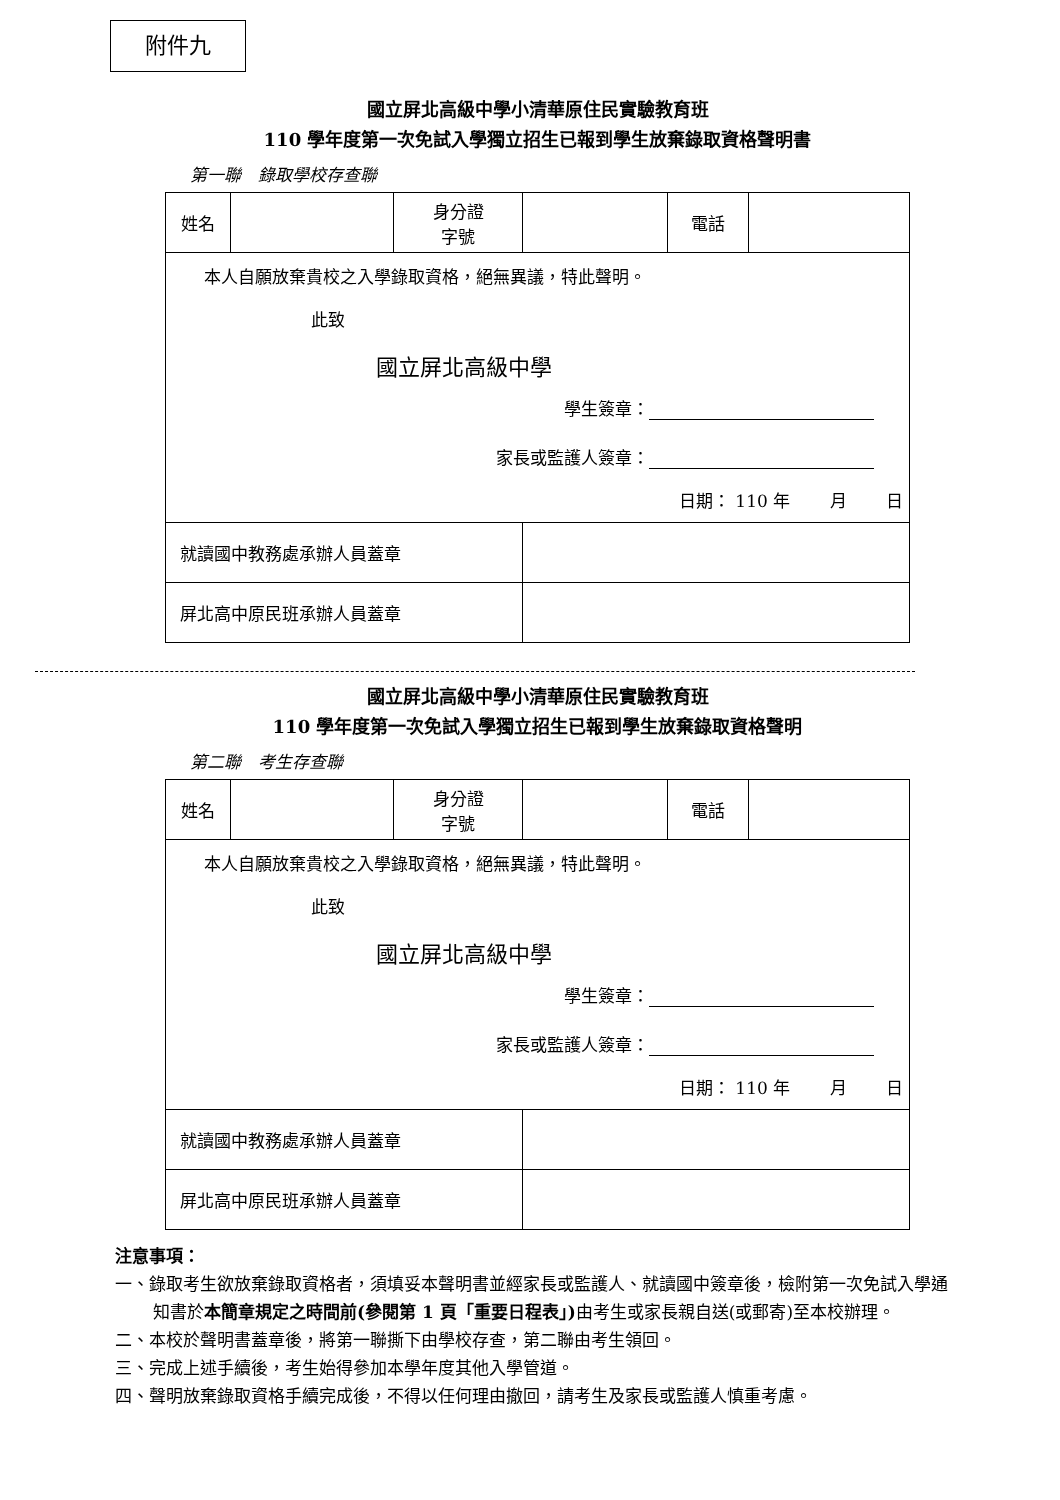附件九
國立屏北高級中學小清華原住民實驗教育班
110 學年度第一次免試入學獨立招生已報到學生放棄錄取資格聲明書
第一聯　錄取學校存查聯
| 姓名 | | 身分證 字號 | | 電話 | |
| 本人自願放棄貴校之入學錄取資格，絕無異議，特此聲明。 此致 國立屏北高級中學 學生簽章： 家長或監護人簽章： 日期： 110 年 月 日 | | | | | |
| 就讀國中教務處承辦人員蓋章 | | | | | |
| 屏北高中原民班承辦人員蓋章 | | | | | |
國立屏北高級中學小清華原住民實驗教育班
110 學年度第一次免試入學獨立招生已報到學生放棄錄取資格聲明
第二聯　考生存查聯
| 姓名 | | 身分證 字號 | | 電話 | |
| 本人自願放棄貴校之入學錄取資格，絕無異議，特此聲明。 此致 國立屏北高級中學 學生簽章： 家長或監護人簽章： 日期： 110 年 月 日 | | | | | |
| 就讀國中教務處承辦人員蓋章 | | | | | |
| 屏北高中原民班承辦人員蓋章 | | | | | |
注意事項：
一、錄取考生欲放棄錄取資格者，須填妥本聲明書並經家長或監護人、就讀國中簽章後，檢附第一次免試入學通知書於本簡章規定之時間前(參閱第 1 頁「重要日程表」) 由考生或家長親自送(或郵寄)至本校辦理。
二、本校於聲明書蓋章後，將第一聯撕下由學校存查，第二聯由考生領回。
三、完成上述手續後，考生始得參加本學年度其他入學管道。
四、聲明放棄錄取資格手續完成後，不得以任何理由撤回，請考生及家長或監護人慎重考慮。